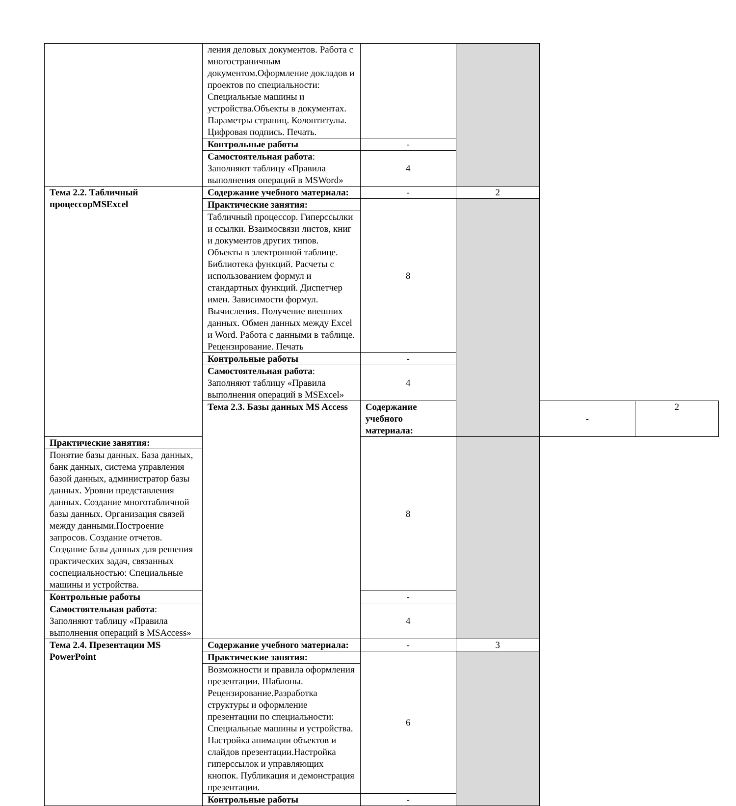| | ления деловых документов. Работа с многостраничным документом.Оформление докладов и проектов по специальности: Специальные машины и устройства.Объекты в документах. Параметры страниц. Колонтитулы. Цифровая подпись. Печать. | | | | |
| | Контрольные работы | - | | | |
| | Самостоятельная работа : Заполняют таблицу «Правила выполнения операций в MSWord» | 4 | | | |
| Тема 2.2. Табличный процессорMSExcel | Содержание учебного материала: | - | 2 | | |
| | Практические занятия: | 8 | | | |
| | Табличный процессор. Гиперссылки и ссылки. Взаимосвязи листов, книг и документов других типов. Объекты в электронной таблице. Библиотека функций. Расчеты с использованием формул и стандартных функций. Диспетчер имен. Зависимости формул. Вычисления. Получение внешних данных. Обмен данных между Excel и Word. Работа с данными в таблице. Рецензирование. Печать | | | | |
| | Контрольные работы | - | | | |
| | Самостоятельная работа : Заполняют таблицу «Правила выполнения операций в MSExcel» | 4 | | | |
| | Тема 2.3. Базы данных MS Access | Содержание учебного материала: | | - | 2 |
| Практические занятия: | | 8 | | | |
| Понятие базы данных. База данных, банк данных, система управления базой данных, администратор базы данных. Уровни представления данных. Создание многотабличной базы данных. Организация связей между данными.Построение запросов. Создание отчетов. Создание базы данных для решения практических задач, связанных соспециальностью: Специальные машины и устройства. | | | | | |
| Контрольные работы | | - | | | |
| Самостоятельная работа : Заполняют таблицу «Правила выполнения операций в MSAccess» | | 4 | | | |
| Тема 2.4. Презентации MS PowerPoint | Содержание учебного материала: | - | 3 | | |
| | Практические занятия: | 6 | | | |
| | Возможности и правила оформления презентации. Шаблоны. Рецензирование.Разработка структуры и оформление презентации по специальности: Специальные машины и устройства. Настройка анимации объектов и слайдов презентации.Настройка гиперссылок и управляющих кнопок. Публикация и демонстрация презентации. | | | | |
| | Контрольные работы | - | | | |